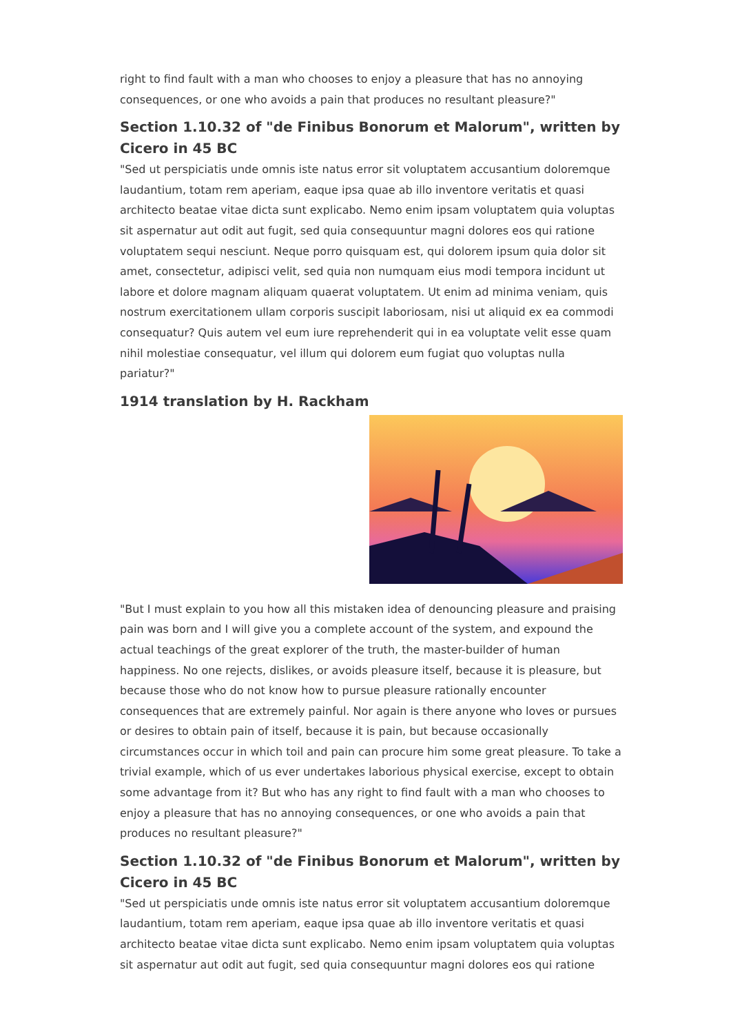right to find fault with a man who chooses to enjoy a pleasure that has no annoying consequences, or one who avoids a pain that produces no resultant pleasure?"
Section 1.10.32 of "de Finibus Bonorum et Malorum", written by Cicero in 45 BC
"Sed ut perspiciatis unde omnis iste natus error sit voluptatem accusantium doloremque laudantium, totam rem aperiam, eaque ipsa quae ab illo inventore veritatis et quasi architecto beatae vitae dicta sunt explicabo. Nemo enim ipsam voluptatem quia voluptas sit aspernatur aut odit aut fugit, sed quia consequuntur magni dolores eos qui ratione voluptatem sequi nesciunt. Neque porro quisquam est, qui dolorem ipsum quia dolor sit amet, consectetur, adipisci velit, sed quia non numquam eius modi tempora incidunt ut labore et dolore magnam aliquam quaerat voluptatem. Ut enim ad minima veniam, quis nostrum exercitationem ullam corporis suscipit laboriosam, nisi ut aliquid ex ea commodi consequatur? Quis autem vel eum iure reprehenderit qui in ea voluptate velit esse quam nihil molestiae consequatur, vel illum qui dolorem eum fugiat quo voluptas nulla pariatur?"
1914 translation by H. Rackham
"But I must explain to you how all this mistaken idea of denouncing pleasure and praising pain was born and I will give you a complete account of the system, and expound the actual teachings of the great explorer of the truth, the master-builder of human happiness. No one rejects, dislikes, or avoids pleasure itself, because it is pleasure, but because those who do not know how to pursue pleasure rationally encounter consequences that are extremely painful. Nor again is there anyone who loves or pursues or desires to obtain pain of itself, because it is pain, but because occasionally circumstances occur in which toil and pain can procure him some great pleasure. To take a trivial example, which of us ever undertakes laborious physical exercise, except to obtain some advantage from it? But who has any right to find fault with a man who chooses to enjoy a pleasure that has no annoying consequences, or one who avoids a pain that produces no resultant pleasure?"
Section 1.10.32 of "de Finibus Bonorum et Malorum", written by Cicero in 45 BC
"Sed ut perspiciatis unde omnis iste natus error sit voluptatem accusantium doloremque laudantium, totam rem aperiam, eaque ipsa quae ab illo inventore veritatis et quasi architecto beatae vitae dicta sunt explicabo. Nemo enim ipsam voluptatem quia voluptas sit aspernatur aut odit aut fugit, sed quia consequuntur magni dolores eos qui ratione